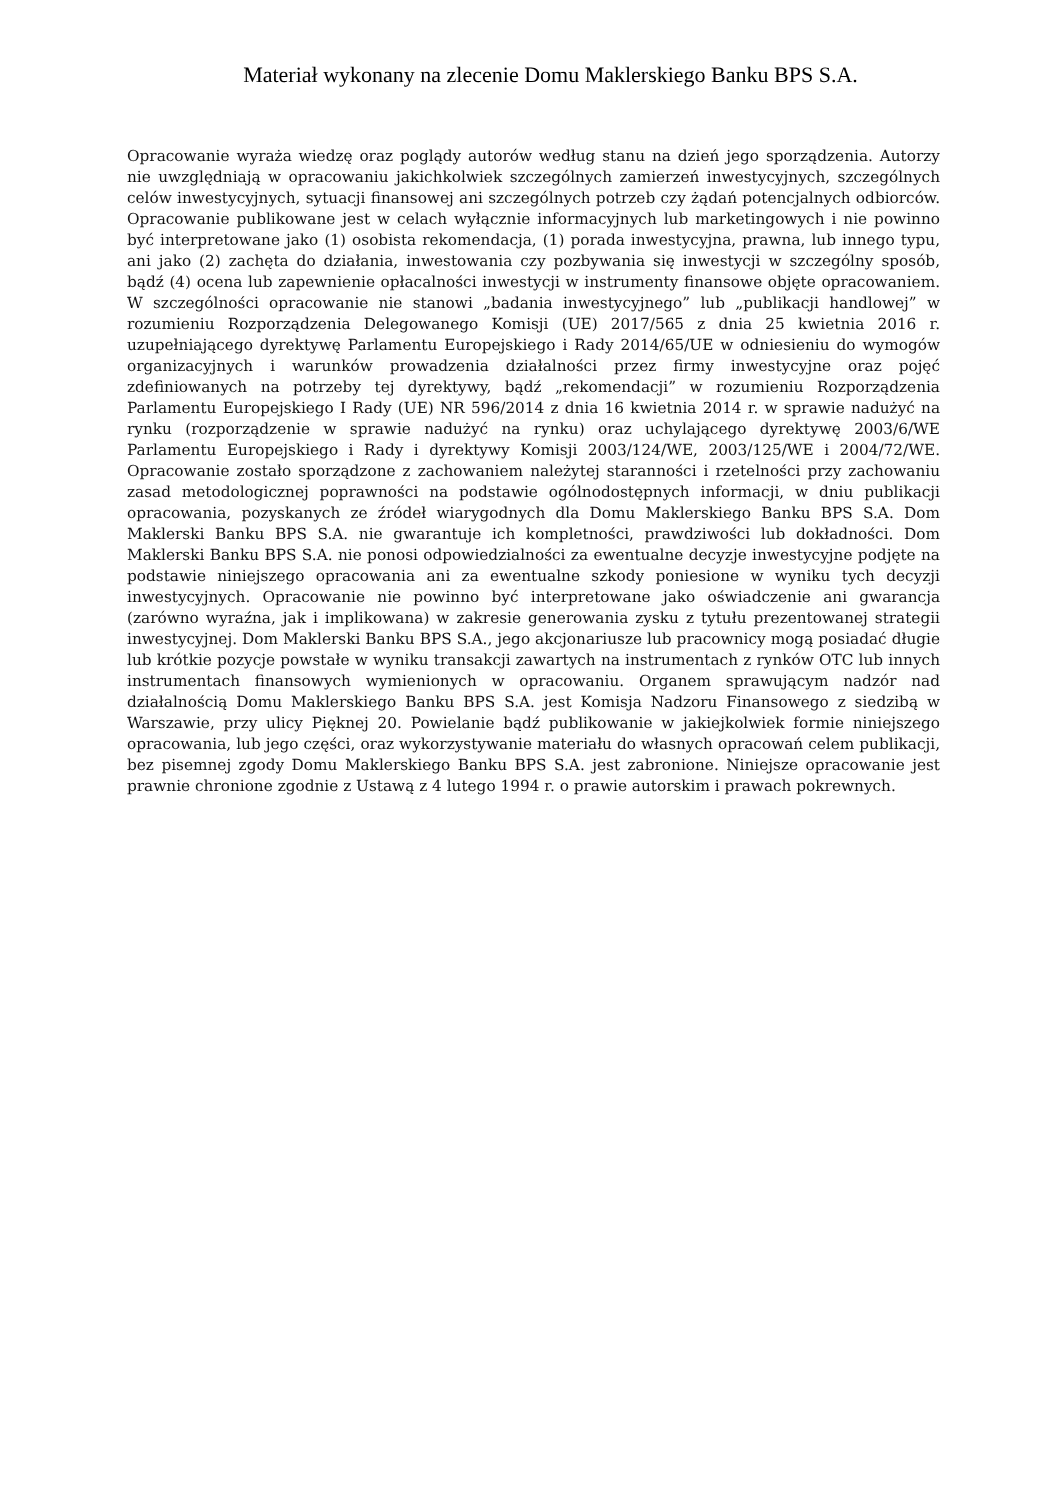Materiał wykonany na zlecenie Domu Maklerskiego Banku BPS S.A.
Opracowanie wyraża wiedzę oraz poglądy autorów według stanu na dzień jego sporządzenia. Autorzy nie uwzględniają w opracowaniu jakichkolwiek szczególnych zamierzeń inwestycyjnych, szczególnych celów inwestycyjnych, sytuacji finansowej ani szczególnych potrzeb czy żądań potencjalnych odbiorców. Opracowanie publikowane jest w celach wyłącznie informacyjnych lub marketingowych i nie powinno być interpretowane jako (1) osobista rekomendacja, (1) porada inwestycyjna, prawna, lub innego typu, ani jako (2) zachęta do działania, inwestowania czy pozbywania się inwestycji w szczególny sposób, bądź (4) ocena lub zapewnienie opłacalności inwestycji w instrumenty finansowe objęte opracowaniem. W szczególności opracowanie nie stanowi „badania inwestycyjnego” lub „publikacji handlowej” w rozumieniu Rozporządzenia Delegowanego Komisji (UE) 2017/565 z dnia 25 kwietnia 2016 r. uzupełniającego dyrektywę Parlamentu Europejskiego i Rady 2014/65/UE w odniesieniu do wymogów organizacyjnych i warunków prowadzenia działalności przez firmy inwestycyjne oraz pojęć zdefiniowanych na potrzeby tej dyrektywy, bądź „rekomendacji” w rozumieniu Rozporządzenia Parlamentu Europejskiego I Rady (UE) NR 596/2014 z dnia 16 kwietnia 2014 r. w sprawie nadużyć na rynku (rozporządzenie w sprawie nadużyć na rynku) oraz uchylającego dyrektywę 2003/6/WE Parlamentu Europejskiego i Rady i dyrektywy Komisji 2003/124/WE, 2003/125/WE i 2004/72/WE. Opracowanie zostało sporządzone z zachowaniem należytej staranności i rzetelności przy zachowaniu zasad metodologicznej poprawności na podstawie ogólnodostępnych informacji, w dniu publikacji opracowania, pozyskanych ze źródeł wiarygodnych dla Domu Maklerskiego Banku BPS S.A. Dom Maklerski Banku BPS S.A. nie gwarantuje ich kompletności, prawdziwości lub dokładności. Dom Maklerski Banku BPS S.A. nie ponosi odpowiedzialności za ewentualne decyzje inwestycyjne podjęte na podstawie niniejszego opracowania ani za ewentualne szkody poniesione w wyniku tych decyzji inwestycyjnych. Opracowanie nie powinno być interpretowane jako oświadczenie ani gwarancja (zarówno wyraźna, jak i implikowana) w zakresie generowania zysku z tytułu prezentowanej strategii inwestycyjnej. Dom Maklerski Banku BPS S.A., jego akcjonariusze lub pracownicy mogą posiadać długie lub krótkie pozycje powstałe w wyniku transakcji zawartych na instrumentach z rynków OTC lub innych instrumentach finansowych wymienionych w opracowaniu. Organem sprawującym nadzór nad działalnością Domu Maklerskiego Banku BPS S.A. jest Komisja Nadzoru Finansowego z siedzibą w Warszawie, przy ulicy Pięknej 20. Powielanie bądź publikowanie w jakiejkolwiek formie niniejszego opracowania, lub jego części, oraz wykorzystywanie materiału do własnych opracowań celem publikacji, bez pisemnej zgody Domu Maklerskiego Banku BPS S.A. jest zabronione. Niniejsze opracowanie jest prawnie chronione zgodnie z Ustawą z 4 lutego 1994 r. o prawie autorskim i prawach pokrewnych.